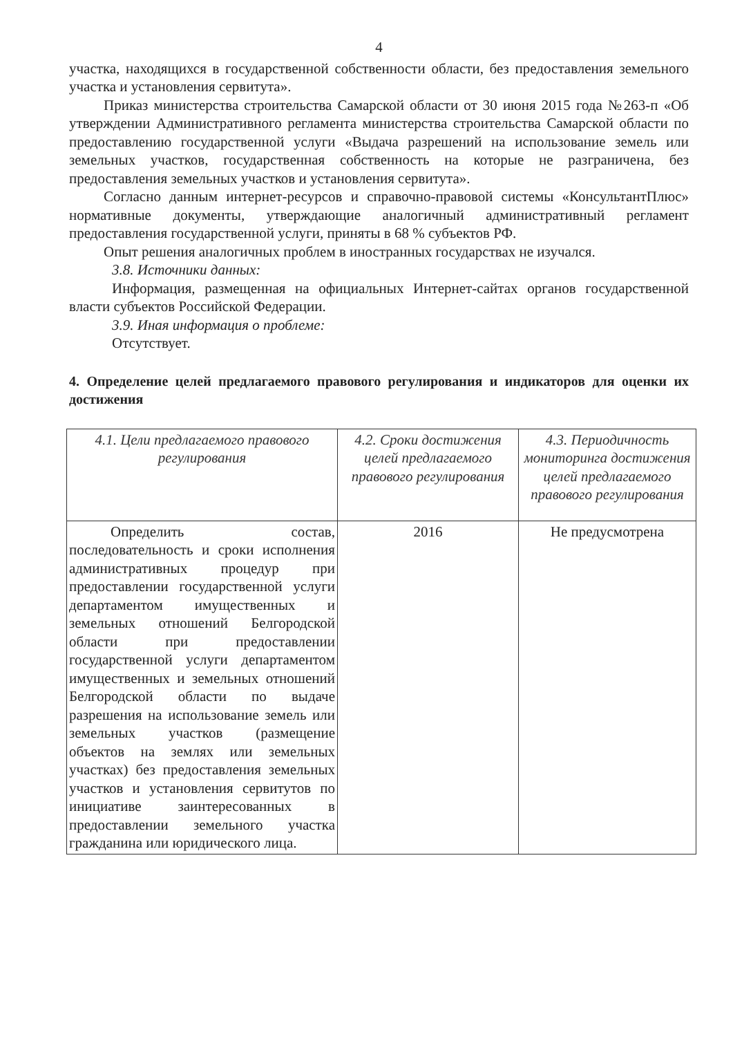4
участка, находящихся в государственной собственности области, без предоставления земельного участка и установления сервитута».
Приказ министерства строительства Самарской области от 30 июня 2015 года №263-п «Об утверждении Административного регламента министерства строительства Самарской области по предоставлению государственной услуги «Выдача разрешений на использование земель или земельных участков, государственная собственность на которые не разграничена, без предоставления земельных участков и установления сервитута».
Согласно данным интернет-ресурсов и справочно-правовой системы «КонсультантПлюс» нормативные документы, утверждающие аналогичный административный регламент предоставления государственной услуги, приняты в 68 % субъектов РФ.
Опыт решения аналогичных проблем в иностранных государствах не изучался.
3.8. Источники данных:
Информация, размещенная на официальных Интернет-сайтах органов государственной власти субъектов Российской Федерации.
3.9. Иная информация о проблеме:
Отсутствует.
4. Определение целей предлагаемого правового регулирования и индикаторов для оценки их достижения
| 4.1. Цели предлагаемого правового регулирования | 4.2. Сроки достижения целей предлагаемого правового регулирования | 4.3. Периодичность мониторинга достижения целей предлагаемого правового регулирования |
| --- | --- | --- |
| Определить состав, последовательность и сроки исполнения административных процедур при предоставлении государственной услуги департаментом имущественных и земельных отношений Белгородской области при предоставлении государственной услуги департаментом имущественных и земельных отношений Белгородской области по выдаче разрешения на использование земель или земельных участков (размещение объектов на землях или земельных участках) без предоставления земельных участков и установления сервитутов по инициативе заинтересованных в предоставлении земельного участка гражданина или юридического лица. | 2016 | Не предусмотрена |